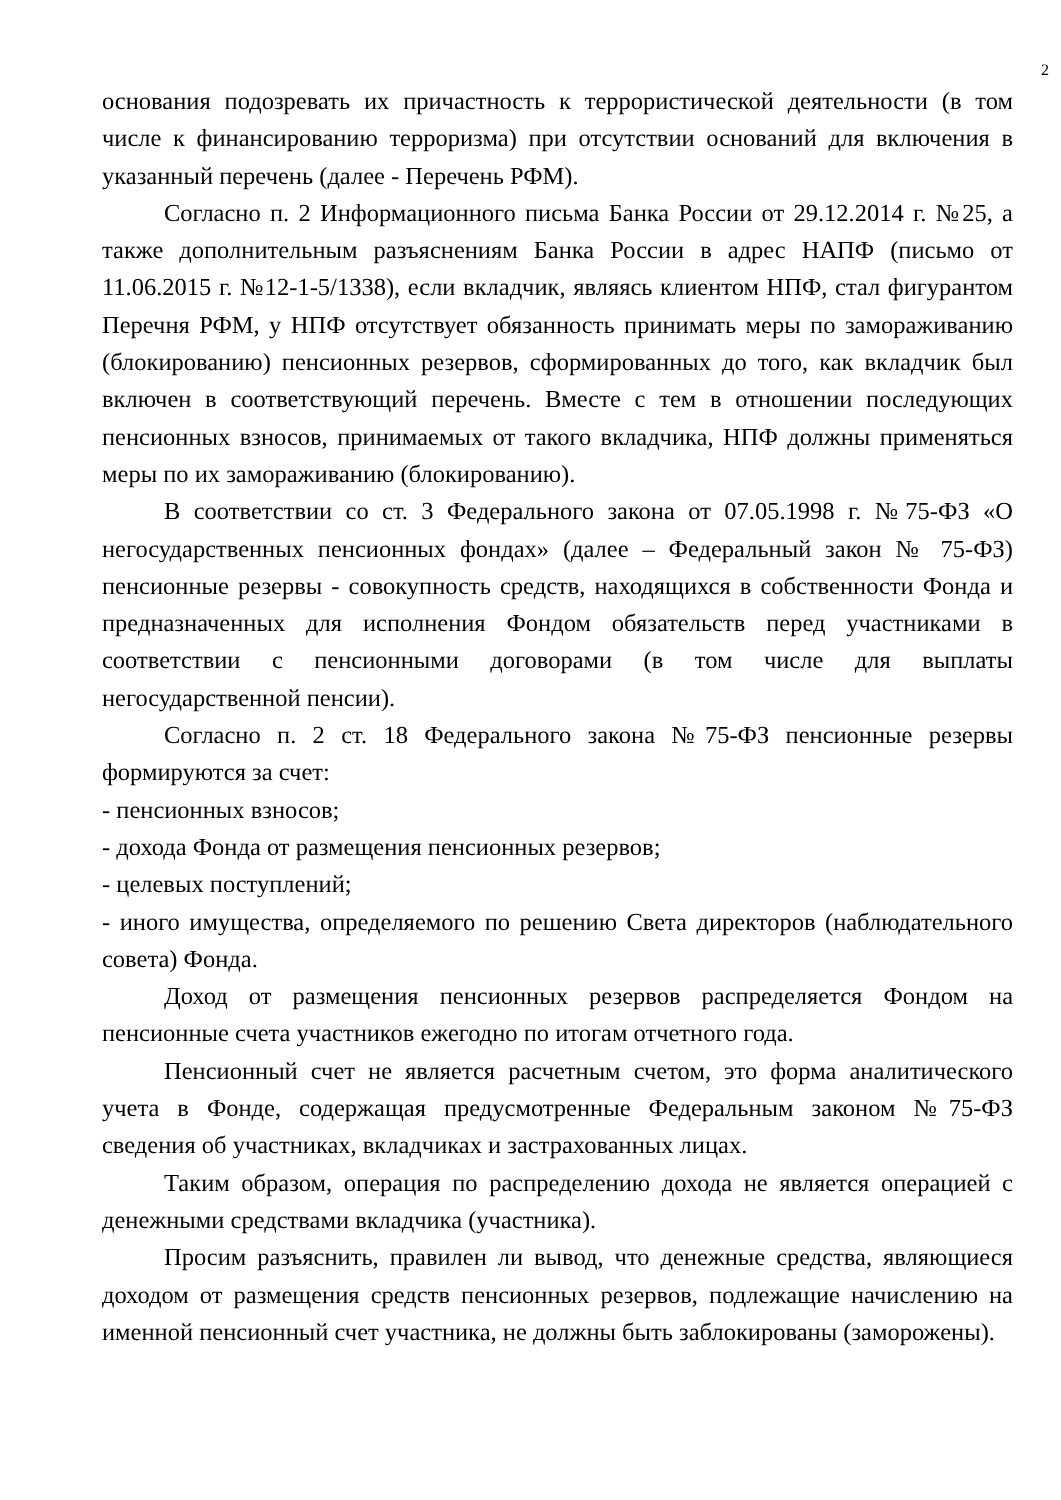2
основания подозревать их причастность к террористической деятельности (в том числе к финансированию терроризма) при отсутствии оснований для включения в указанный перечень (далее - Перечень РФМ).
Согласно п. 2 Информационного письма Банка России от 29.12.2014 г. №25, а также дополнительным разъяснениям Банка России в адрес НАПФ (письмо от 11.06.2015 г. №12-1-5/1338), если вкладчик, являясь клиентом НПФ, стал фигурантом Перечня РФМ, у НПФ отсутствует обязанность принимать меры по замораживанию (блокированию) пенсионных резервов, сформированных до того, как вкладчик был включен в соответствующий перечень. Вместе с тем в отношении последующих пенсионных взносов, принимаемых от такого вкладчика, НПФ должны применяться меры по их замораживанию (блокированию).
В соответствии со ст. 3 Федерального закона от 07.05.1998 г. №75-ФЗ «О негосударственных пенсионных фондах» (далее – Федеральный закон № 75-ФЗ) пенсионные резервы - совокупность средств, находящихся в собственности Фонда и предназначенных для исполнения Фондом обязательств перед участниками в соответствии с пенсионными договорами (в том числе для выплаты негосударственной пенсии).
Согласно п. 2 ст. 18 Федерального закона №75-ФЗ пенсионные резервы формируются за счет:
- пенсионных взносов;
- дохода Фонда от размещения пенсионных резервов;
- целевых поступлений;
- иного имущества, определяемого по решению Света директоров (наблюдательного совета) Фонда.
Доход от размещения пенсионных резервов распределяется Фондом на пенсионные счета участников ежегодно по итогам отчетного года.
Пенсионный счет не является расчетным счетом, это форма аналитического учета в Фонде, содержащая предусмотренные Федеральным законом №75-ФЗ сведения об участниках, вкладчиках и застрахованных лицах.
Таким образом, операция по распределению дохода не является операцией с денежными средствами вкладчика (участника).
Просим разъяснить, правилен ли вывод, что денежные средства, являющиеся доходом от размещения средств пенсионных резервов, подлежащие начислению на именной пенсионный счет участника, не должны быть заблокированы (заморожены).